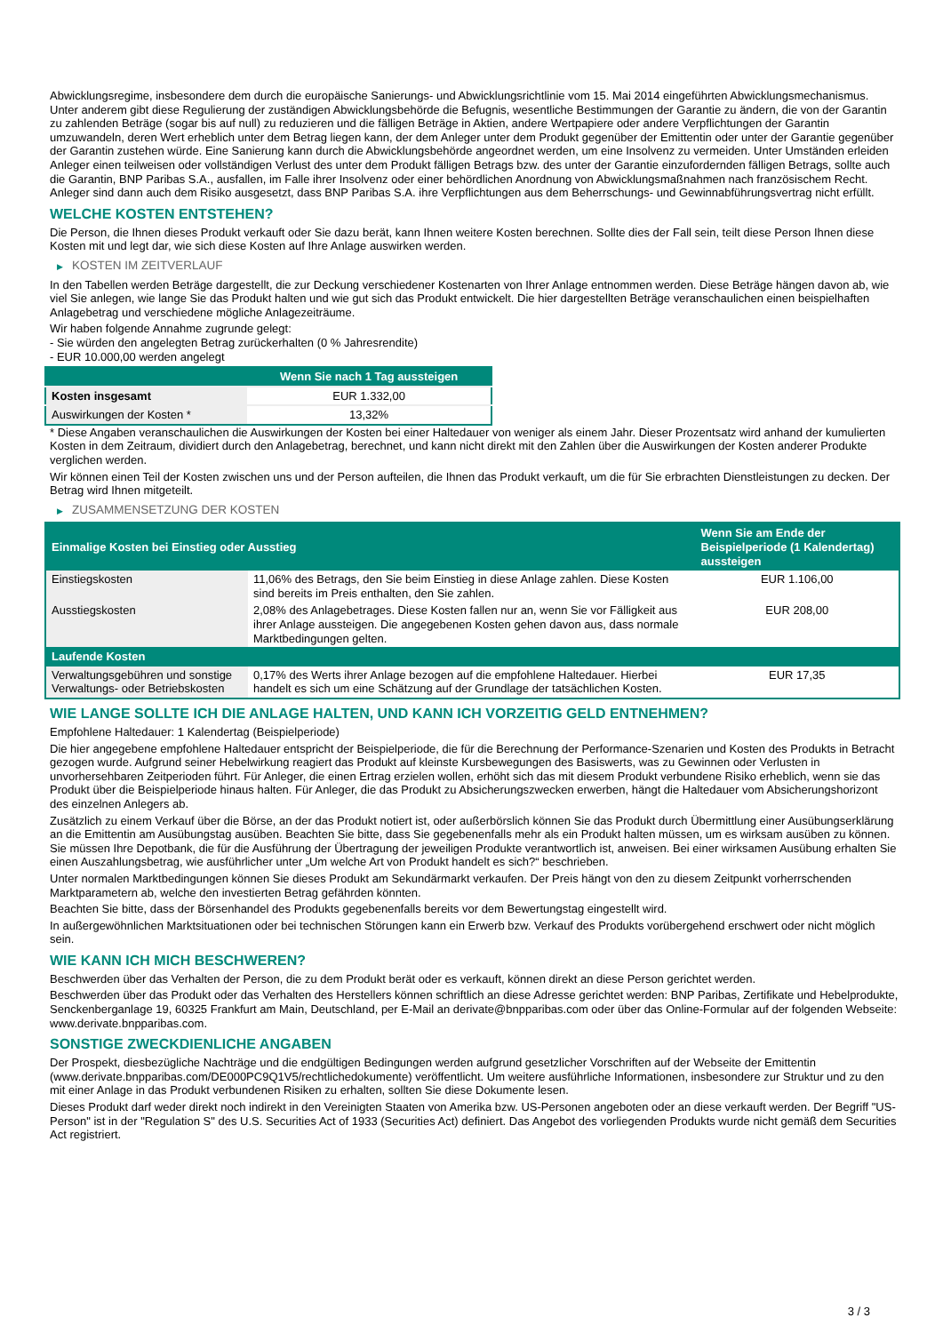Abwicklungsregime, insbesondere dem durch die europäische Sanierungs- und Abwicklungsrichtlinie vom 15. Mai 2014 eingeführten Abwicklungsmechanismus. Unter anderem gibt diese Regulierung der zuständigen Abwicklungsbehörde die Befugnis, wesentliche Bestimmungen der Garantie zu ändern, die von der Garantin zu zahlenden Beträge (sogar bis auf null) zu reduzieren und die fälligen Beträge in Aktien, andere Wertpapiere oder andere Verpflichtungen der Garantin umzuwandeln, deren Wert erheblich unter dem Betrag liegen kann, der dem Anleger unter dem Produkt gegenüber der Emittentin oder unter der Garantie gegenüber der Garantin zustehen würde. Eine Sanierung kann durch die Abwicklungsbehörde angeordnet werden, um eine Insolvenz zu vermeiden. Unter Umständen erleiden Anleger einen teilweisen oder vollständigen Verlust des unter dem Produkt fälligen Betrags bzw. des unter der Garantie einzufordernden fälligen Betrags, sollte auch die Garantin, BNP Paribas S.A., ausfallen, im Falle ihrer Insolvenz oder einer behördlichen Anordnung von Abwicklungsmaßnahmen nach französischem Recht. Anleger sind dann auch dem Risiko ausgesetzt, dass BNP Paribas S.A. ihre Verpflichtungen aus dem Beherrschungs- und Gewinnabführungsvertrag nicht erfüllt.
WELCHE KOSTEN ENTSTEHEN?
Die Person, die Ihnen dieses Produkt verkauft oder Sie dazu berät, kann Ihnen weitere Kosten berechnen. Sollte dies der Fall sein, teilt diese Person Ihnen diese Kosten mit und legt dar, wie sich diese Kosten auf Ihre Anlage auswirken werden.
▶ KOSTEN IM ZEITVERLAUF
In den Tabellen werden Beträge dargestellt, die zur Deckung verschiedener Kostenarten von Ihrer Anlage entnommen werden. Diese Beträge hängen davon ab, wie viel Sie anlegen, wie lange Sie das Produkt halten und wie gut sich das Produkt entwickelt. Die hier dargestellten Beträge veranschaulichen einen beispielhaften Anlagebetrag und verschiedene mögliche Anlagezeiträume.
Wir haben folgende Annahme zugrunde gelegt:
- Sie würden den angelegten Betrag zurückerhalten (0 % Jahresrendite)
- EUR 10.000,00 werden angelegt
| | Wenn Sie nach 1 Tag aussteigen |
| --- | --- |
| Kosten insgesamt | EUR 1.332,00 |
| Auswirkungen der Kosten * | 13,32% |
* Diese Angaben veranschaulichen die Auswirkungen der Kosten bei einer Haltedauer von weniger als einem Jahr. Dieser Prozentsatz wird anhand der kumulierten Kosten in dem Zeitraum, dividiert durch den Anlagebetrag, berechnet, und kann nicht direkt mit den Zahlen über die Auswirkungen der Kosten anderer Produkte verglichen werden.
Wir können einen Teil der Kosten zwischen uns und der Person aufteilen, die Ihnen das Produkt verkauft, um die für Sie erbrachten Dienstleistungen zu decken. Der Betrag wird Ihnen mitgeteilt.
▶ ZUSAMMENSETZUNG DER KOSTEN
| Einmalige Kosten bei Einstieg oder Ausstieg | | Wenn Sie am Ende der Beispielperiode (1 Kalendertag) aussteigen |
| --- | --- | --- |
| Einstiegskosten | 11,06% des Betrags, den Sie beim Einstieg in diese Anlage zahlen. Diese Kosten sind bereits im Preis enthalten, den Sie zahlen. | EUR 1.106,00 |
| Ausstiegskosten | 2,08% des Anlagebetrages. Diese Kosten fallen nur an, wenn Sie vor Fälligkeit aus ihrer Anlage aussteigen. Die angegebenen Kosten gehen davon aus, dass normale Marktbedingungen gelten. | EUR 208,00 |
| Laufende Kosten | | |
| Verwaltungsgebühren und sonstige Verwaltungs- oder Betriebskosten | 0,17% des Werts ihrer Anlage bezogen auf die empfohlene Haltedauer. Hierbei handelt es sich um eine Schätzung auf der Grundlage der tatsächlichen Kosten. | EUR 17,35 |
WIE LANGE SOLLTE ICH DIE ANLAGE HALTEN, UND KANN ICH VORZEITIG GELD ENTNEHMEN?
Empfohlene Haltedauer: 1 Kalendertag (Beispielperiode)
Die hier angegebene empfohlene Haltedauer entspricht der Beispielperiode, die für die Berechnung der Performance-Szenarien und Kosten des Produkts in Betracht gezogen wurde. Aufgrund seiner Hebelwirkung reagiert das Produkt auf kleinste Kursbewegungen des Basiswerts, was zu Gewinnen oder Verlusten in unvorhersehbaren Zeitperioden führt. Für Anleger, die einen Ertrag erzielen wollen, erhöht sich das mit diesem Produkt verbundene Risiko erheblich, wenn sie das Produkt über die Beispielperiode hinaus halten. Für Anleger, die das Produkt zu Absicherungszwecken erwerben, hängt die Haltedauer vom Absicherungshorizont des einzelnen Anlegers ab.
Zusätzlich zu einem Verkauf über die Börse, an der das Produkt notiert ist, oder außerbörslich können Sie das Produkt durch Übermittlung einer Ausübungserklärung an die Emittentin am Ausübungstag ausüben. Beachten Sie bitte, dass Sie gegebenenfalls mehr als ein Produkt halten müssen, um es wirksam ausüben zu können. Sie müssen Ihre Depotbank, die für die Ausführung der Übertragung der jeweiligen Produkte verantwortlich ist, anweisen. Bei einer wirksamen Ausübung erhalten Sie einen Auszahlungsbetrag, wie ausführlicher unter „Um welche Art von Produkt handelt es sich?“ beschrieben.
Unter normalen Marktbedingungen können Sie dieses Produkt am Sekundärmarkt verkaufen. Der Preis hängt von den zu diesem Zeitpunkt vorherrschenden Marktparametern ab, welche den investierten Betrag gefährden könnten.
Beachten Sie bitte, dass der Börsenhandel des Produkts gegebenenfalls bereits vor dem Bewertungstag eingestellt wird.
In außergewöhnlichen Marktsituationen oder bei technischen Störungen kann ein Erwerb bzw. Verkauf des Produkts vorübergehend erschwert oder nicht möglich sein.
WIE KANN ICH MICH BESCHWEREN?
Beschwerden über das Verhalten der Person, die zu dem Produkt berät oder es verkauft, können direkt an diese Person gerichtet werden.
Beschwerden über das Produkt oder das Verhalten des Herstellers können schriftlich an diese Adresse gerichtet werden: BNP Paribas, Zertifikate und Hebelprodukte, Senckenberganlage 19, 60325 Frankfurt am Main, Deutschland, per E-Mail an derivate@bnpparibas.com oder über das Online-Formular auf der folgenden Webseite: www.derivate.bnpparibas.com.
SONSTIGE ZWECKDIENLICHE ANGABEN
Der Prospekt, diesbezügliche Nachträge und die endgültigen Bedingungen werden aufgrund gesetzlicher Vorschriften auf der Webseite der Emittentin (www.derivate.bnpparibas.com/DE000PC9Q1V5/rechtlichedokumente) veröffentlicht. Um weitere ausführliche Informationen, insbesondere zur Struktur und zu den mit einer Anlage in das Produkt verbundenen Risiken zu erhalten, sollten Sie diese Dokumente lesen.
Dieses Produkt darf weder direkt noch indirekt in den Vereinigten Staaten von Amerika bzw. US-Personen angeboten oder an diese verkauft werden. Der Begriff "US-Person" ist in der "Regulation S" des U.S. Securities Act of 1933 (Securities Act) definiert. Das Angebot des vorliegenden Produkts wurde nicht gemäß dem Securities Act registriert.
3 / 3